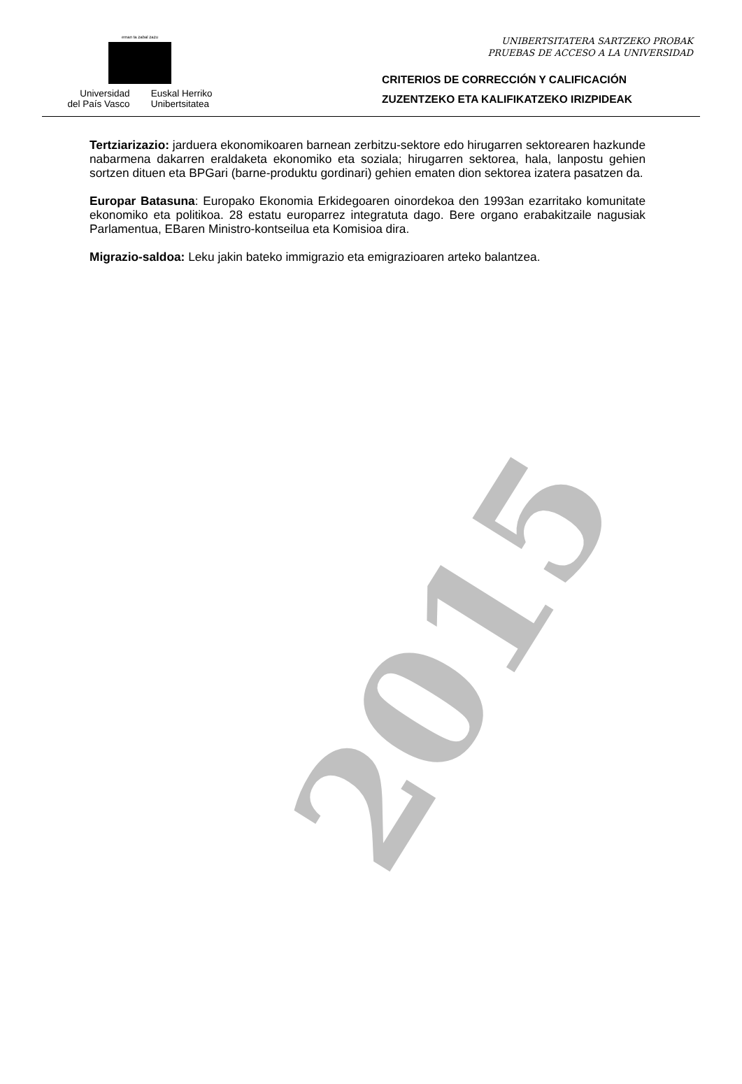eman ta zabal zazu
Universidad
del País Vasco
Euskal Herriko
Unibertsitatea
UNIBERTSITATERA SARTZEKO PROBAK
PRUEBAS DE ACCESO A LA UNIVERSIDAD
CRITERIOS DE CORRECCIÓN Y CALIFICACIÓN
ZUZENTZEKO ETA KALIFIKATZEKO IRIZPIDEAK
Tertziarizazio: jarduera ekonomikoaren barnean zerbitzu-sektore edo hirugarren sektorearen hazkunde nabarmena dakarren eraldaketa ekonomiko eta soziala; hirugarren sektorea, hala, lanpostu gehien sortzen dituen eta BPGari (barne-produktu gordinari) gehien ematen dion sektorea izatera pasatzen da.
Europar Batasuna: Europako Ekonomia Erkidegoaren oinordekoa den 1993an ezarritako komunitate ekonomiko eta politikoa. 28 estatu europarrez integratuta dago. Bere organo erabakitzaile nagusiak Parlamentua, EBaren Ministro-kontseilua eta Komisioa dira.
Migrazio-saldoa: Leku jakin bateko immigrazio eta emigrazioaren arteko balantzea.
2015